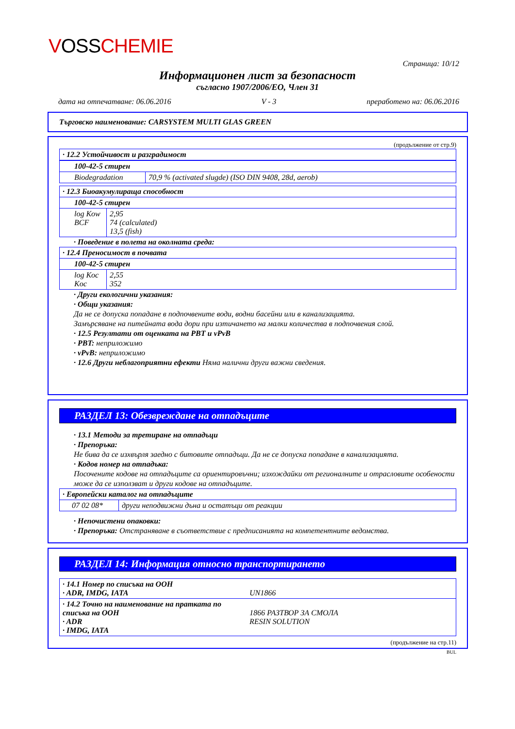VOSSCHEMIE
Страница: 10/12
Информационен лист за безопасност
съгласно 1907/2006/ЕО, Член 31
дата на отпечатване: 06.06.2016 V - 3 преработено на: 06.06.2016
Търговско наименование: CARSYSTEM MULTI GLAS GREEN
(продължение от стр.9)
| · 12.2 Устойчивост и разградимост | |
| 100-42-5 стирен | |
| Biodegradation | 70,9 % (activated slugde) (ISO DIN 9408, 28d, aerob) |
| · 12.3 Биоакумулираща способност | |
| 100-42-5 стирен | |
| log Kow BCF | 2,95 74 (calculated) 13,5 (fish) |
· Поведение в полета на околната среда:
| · 12.4 Преносимост в почвата | |
| 100-42-5 стирен | |
| log Koc Koc | 2,55 352 |
· Други екологични указания:
· Общи указания:
Да не се допуска попадане в подпочвените води, водни басейни или в канализацията.
Замърсяване на питейната вода дори при изтичането на малки количества в подпочвения слой.
· 12.5 Резултати от оценката на PBT и vPvB
· PBT: неприложимо
· vPvB: неприложимо
· 12.6 Други неблагоприятни ефекти Няма налични други важни сведения.
РАЗДЕЛ 13: Обезвреждане на отпадъците
· 13.1 Методи за третиране на отпадъци
· Препоръка:
Не бива да се изхвърля заедно с битовите отпадъци. Да не се допуска попадане в канализацията.
· Кодов номер на отпадъка:
Посочените кодове на отпадъците са ориентировъчни; изхождайки от регионалните и отрасловите особености може да се използват и други кодове на отпадъците.
| · Европейски каталог на отпадъците | |
| 07 02 08* | други неподвижни дъна и остатъци от реакции |
· Непочистени опаковки:
· Препоръка: Отстраняване в съответствие с предписанията на компетентните ведомства.
РАЗДЕЛ 14: Информация относно транспортирането
| · 14.1 Номер по списъка на ООН · ADR, IMDG, IATA UN1866 |
| · 14.2 Точно на наименование на пратката по списъка на ООН · ADR · IMDG, IATA 1866 РАЗТВОР ЗА СМОЛА RESIN SOLUTION |
(продължение на стр.11)
BUL